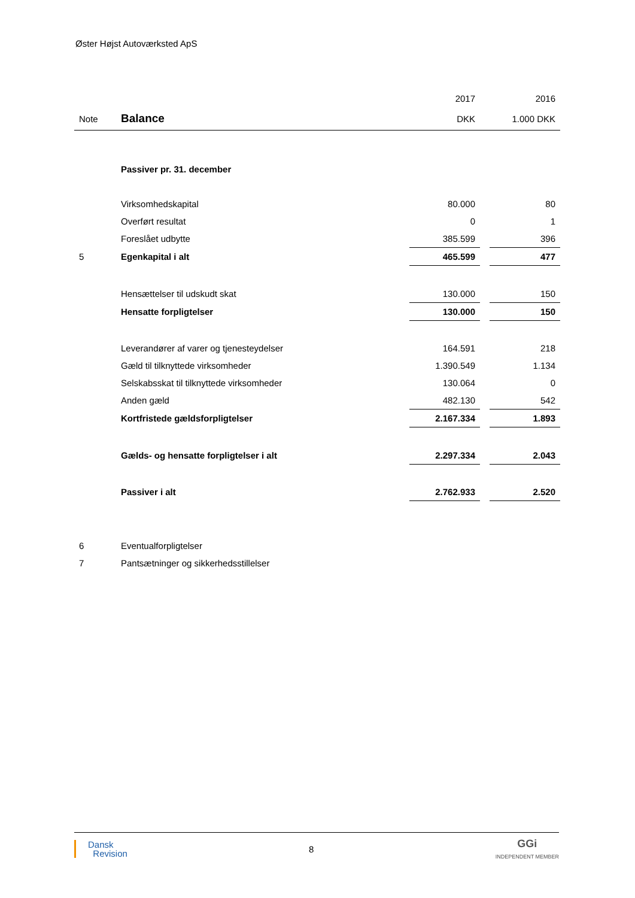Øster Højst Autoværksted ApS
| | | 2017 | | 2016 |
| Note | Balance | DKK | | 1.000 DKK |
| | Passiver pr. 31. december | | | |
| | Virksomhedskapital | 80.000 | | 80 |
| | Overført resultat | 0 | | 1 |
| | Foreslået udbytte | 385.599 | | 396 |
| 5 | Egenkapital i alt | 465.599 | | 477 |
| | Hensættelser til udskudt skat | 130.000 | | 150 |
| | Hensatte forpligtelser | 130.000 | | 150 |
| | Leverandører af varer og tjenesteydelser | 164.591 | | 218 |
| | Gæld til tilknyttede virksomheder | 1.390.549 | | 1.134 |
| | Selskabsskat til tilknyttede virksomheder | 130.064 | | 0 |
| | Anden gæld | 482.130 | | 542 |
| | Kortfristede gældsforpligtelser | 2.167.334 | | 1.893 |
| | Gælds- og hensatte forpligtelser i alt | 2.297.334 | | 2.043 |
| | Passiver i alt | 2.762.933 | | 2.520 |
| 6 | Eventualforpligtelser | | | |
| 7 | Pantsætninger og sikkerhedsstillelser | | | |
Dansk
Revision
8
GGi
INDEPENDENT MEMBER